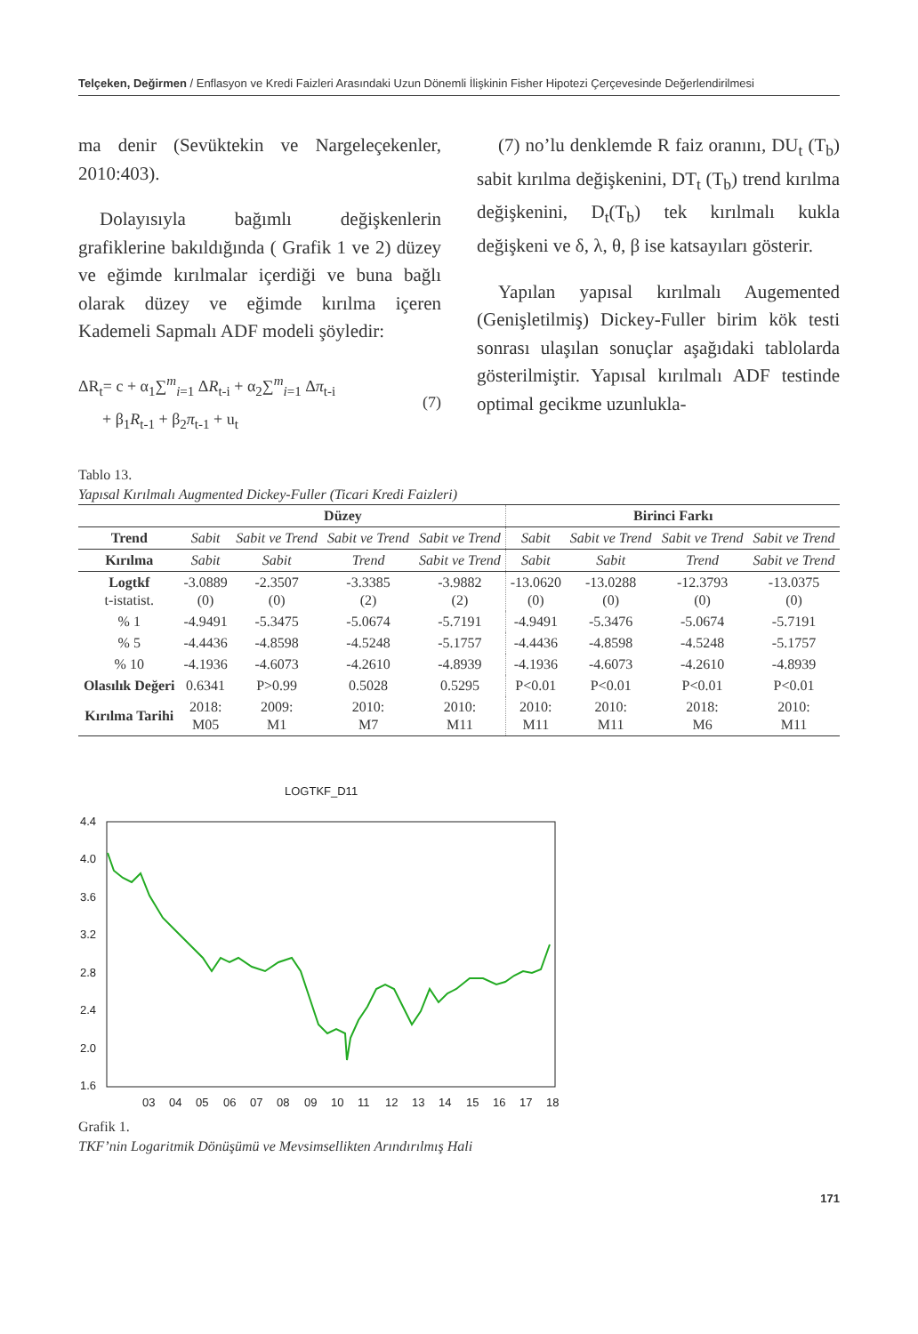Telçeken, Değirmen / Enflasyon ve Kredi Faizleri Arasındaki Uzun Dönemli İlişkinin Fisher Hipotezi Çerçevesinde Değerlendirilmesi
ma denir (Sevüktekin ve Nargeleçekenler, 2010:403).
Dolayısıyla bağımlı değişkenlerin grafiklerine bakıldığında ( Grafik 1 ve 2) düzey ve eğimde kırılmalar içerdiği ve buna bağlı olarak düzey ve eğimde kırılma içeren Kademeli Sapmalı ADF modeli şöyledir:
ΔR<sub>t</sub>= c + α<sub>1</sub>∑<sup>m</sup><sub>i=1</sub> ΔR<sub>t-i</sub> + α<sub>2</sub>∑<sup>m</sup><sub>i=1</sub> Δπ<sub>t-i</sub>
+ β<sub>1</sub>R<sub>t-1</sub> + β<sub>2</sub>π<sub>t-1</sub> + u<sub>t</sub>
(7)
(7) no’lu denklemde R faiz oranını, DU<sub>t</sub> (T<sub>b</sub>) sabit kırılma değişkenini, DT<sub>t</sub> (T<sub>b</sub>) trend kırılma değişkenini, D<sub>t</sub>(T<sub>b</sub>) tek kırılmalı kukla değişkeni ve δ, λ, θ, β ise katsayıları gösterir.
Yapılan yapısal kırılmalı Augemented (Genişletilmiş) Dickey-Fuller birim kök testi sonrası ulaşılan sonuçlar aşağıdaki tablolarda gösterilmiştir. Yapısal kırılmalı ADF testinde optimal gecikme uzunlukla-
Tablo 13.
Yapısal Kırılmalı Augmented Dickey-Fuller (Ticari Kredi Faizleri)
| | Düzey | | | | Birinci Farkı | | | |
| --- | --- | --- | --- | --- | --- | --- | --- | --- |
| Trend | Sabit | Sabit ve Trend | Sabit ve Trend | Sabit ve Trend | Sabit | Sabit ve Trend | Sabit ve Trend | Sabit ve Trend |
| Kırılma | Sabit | Sabit | Trend | Sabit ve Trend | Sabit | Sabit | Trend | Sabit ve Trend |
| Logtkf t-istatist. | -3.0889 (0) | -2.3507 (0) | -3.3385 (2) | -3.9882 (2) | -13.0620 (0) | -13.0288 (0) | -12.3793 (0) | -13.0375 (0) |
| % 1 | -4.9491 | -5.3475 | -5.0674 | -5.7191 | -4.9491 | -5.3476 | -5.0674 | -5.7191 |
| % 5 | -4.4436 | -4.8598 | -4.5248 | -5.1757 | -4.4436 | -4.8598 | -4.5248 | -5.1757 |
| % 10 | -4.1936 | -4.6073 | -4.2610 | -4.8939 | -4.1936 | -4.6073 | -4.2610 | -4.8939 |
| Olasılık Değeri | 0.6341 | P>0.99 | 0.5028 | 0.5295 | P<0.01 | P<0.01 | P<0.01 | P<0.01 |
| Kırılma Tarihi | 2018: M05 | 2009: M1 | 2010: M7 | 2010: M11 | 2010: M11 | 2010: M11 | 2018: M6 | 2010: M11 |
LOGTKF_D11
4.4
4.0
3.6
3.2
2.8
2.4
2.0
1.6
03
04
05
06
07
08
09
10
11
12
13
14
15
16
17
18
Grafik 1.
TKF’nin Logaritmik Dönüşümü ve Mevsimsellikten Arındırılmış Hali
171